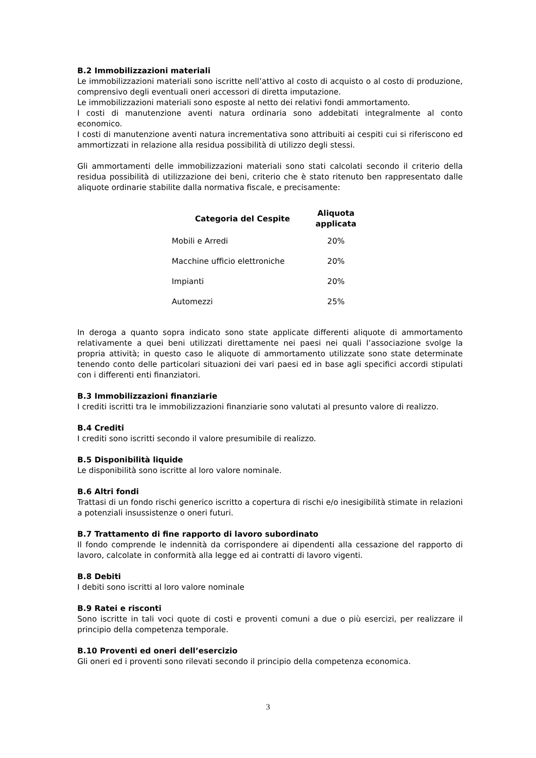B.2 Immobilizzazioni materiali
Le immobilizzazioni materiali sono iscritte nell’attivo al costo di acquisto o al costo di produzione, comprensivo degli eventuali oneri accessori di diretta imputazione.
Le immobilizzazioni materiali sono esposte al netto dei relativi fondi ammortamento.
I costi di manutenzione aventi natura ordinaria sono addebitati integralmente al conto economico.
I costi di manutenzione aventi natura incrementativa sono attribuiti ai cespiti cui si riferiscono ed ammortizzati in relazione alla residua possibilità di utilizzo degli stessi.
Gli ammortamenti delle immobilizzazioni materiali sono stati calcolati secondo il criterio della residua possibilità di utilizzazione dei beni, criterio che è stato ritenuto ben rappresentato dalle aliquote ordinarie stabilite dalla normativa fiscale, e precisamente:
| Categoria del Cespite | Aliquota applicata |
| --- | --- |
| Mobili e Arredi | 20% |
| Macchine ufficio elettroniche | 20% |
| Impianti | 20% |
| Automezzi | 25% |
In deroga a quanto sopra indicato sono state applicate differenti aliquote di ammortamento relativamente a quei beni utilizzati direttamente nei paesi nei quali l’associazione svolge la propria attività; in questo caso le aliquote di ammortamento utilizzate sono state determinate tenendo conto delle particolari situazioni dei vari paesi ed in base agli specifici accordi stipulati con i differenti enti finanziatori.
B.3 Immobilizzazioni finanziarie
I crediti iscritti tra le immobilizzazioni finanziarie sono valutati al presunto valore di realizzo.
B.4 Crediti
I crediti sono iscritti secondo il valore presumibile di realizzo.
B.5 Disponibilità liquide
Le disponibilità sono iscritte al loro valore nominale.
B.6 Altri fondi
Trattasi di un fondo rischi generico iscritto a copertura di rischi e/o inesigibilità stimate in relazioni a potenziali insussistenze o oneri futuri.
B.7 Trattamento di fine rapporto di lavoro subordinato
Il fondo comprende le indennità da corrispondere ai dipendenti alla cessazione del rapporto di lavoro, calcolate in conformità alla legge ed ai contratti di lavoro vigenti.
B.8 Debiti
I debiti sono iscritti al loro valore nominale
B.9 Ratei e risconti
Sono iscritte in tali voci quote di costi e proventi comuni a due o più esercizi, per realizzare il principio della competenza temporale.
B.10 Proventi ed oneri dell’esercizio
Gli oneri ed i proventi sono rilevati secondo il principio della competenza economica.
3